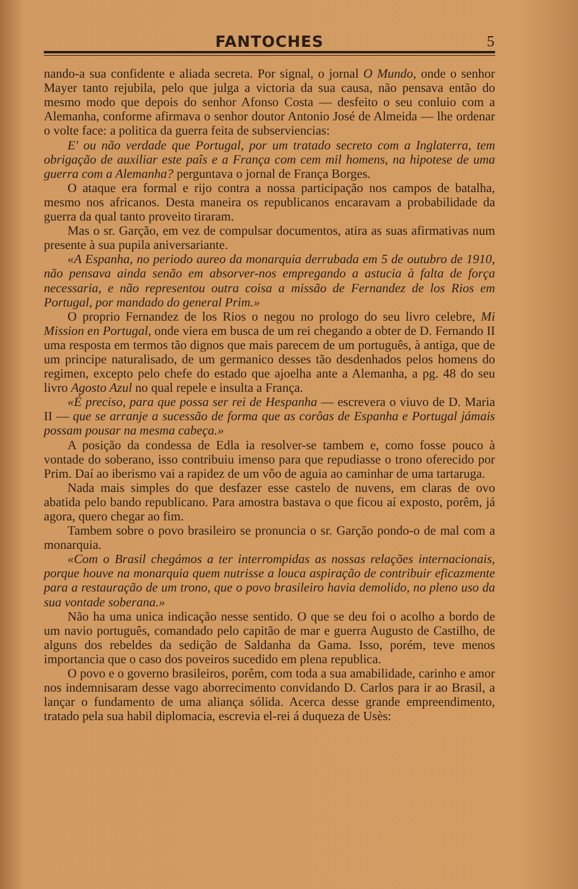FANTOCHES 5
nando-a sua confidente e aliada secreta. Por signal, o jornal O Mundo, onde o senhor Mayer tanto rejubila, pelo que julga a victoria da sua causa, não pensava então do mesmo modo que depois do senhor Afonso Costa — desfeito o seu conluio com a Alemanha, conforme afirmava o senhor doutor Antonio José de Almeida — lhe ordenar o volte face: a politica da guerra feita de subserviencias:
E' ou não verdade que Portugal, por um tratado secreto com a Inglaterra, tem obrigação de auxiliar este paîs e a França com cem mil homens, na hipotese de uma guerra com a Alemanha? perguntava o jornal de França Borges.
O ataque era formal e rijo contra a nossa participação nos campos de batalha, mesmo nos africanos. Desta maneira os republicanos encaravam a probabilidade da guerra da qual tanto proveito tiraram.
Mas o sr. Garção, em vez de compulsar documentos, atira as suas afirmativas num presente à sua pupila aniversariante.
«A Espanha, no periodo aureo da monarquia derrubada em 5 de outubro de 1910, não pensava ainda senão em absorver-nos empregando a astucia à falta de força necessaria, e não representou outra coisa a missão de Fernandez de los Rios em Portugal, por mandado do general Prim.»
O proprio Fernandez de los Rios o negou no prologo do seu livro celebre, Mi Mission en Portugal, onde viera em busca de um rei chegando a obter de D. Fernando II uma resposta em termos tão dignos que mais parecem de um português, à antiga, que de um principe naturalisado, de um germanico desses tão desdenhados pelos homens do regimen, excepto pelo chefe do estado que ajoelha ante a Alemanha, a pg. 48 do seu livro Agosto Azul no qual repele e insulta a França.
«É preciso, para que possa ser rei de Hespanha — escrevera o viuvo de D. Maria II — que se arranje a sucessão de forma que as corôas de Espanha e Portugal jámais possam pousar na mesma cabeça.»
A posição da condessa de Edla ia resolver-se tambem e, como fosse pouco à vontade do soberano, isso contribuiu imenso para que repudiasse o trono oferecido por Prim. Daí ao iberismo vai a rapidez de um vôo de aguia ao caminhar de uma tartaruga.
Nada mais simples do que desfazer esse castelo de nuvens, em claras de ovo abatida pelo bando republicano. Para amostra bastava o que ficou aí exposto, porêm, já agora, quero chegar ao fim.
Tambem sobre o povo brasileiro se pronuncia o sr. Garção pondo-o de mal com a monarquia.
«Com o Brasil chegámos a ter interrompidas as nossas relações internacionais, porque houve na monarquia quem nutrisse a louca aspiração de contribuir eficazmente para a restauração de um trono, que o povo brasileiro havia demolido, no pleno uso da sua vontade soberana.»
Não ha uma unica indicação nesse sentido. O que se deu foi o acolho a bordo de um navio português, comandado pelo capitão de mar e guerra Augusto de Castilho, de alguns dos rebeldes da sedição de Saldanha da Gama. Isso, porém, teve menos importancia que o caso dos poveiros sucedido em plena republica.
O povo e o governo brasileiros, porêm, com toda a sua amabilidade, carinho e amor nos indemnisaram desse vago aborrecimento convidando D. Carlos para ir ao Brasil, a lançar o fundamento de uma aliança sólida. Acerca desse grande empreendimento, tratado pela sua habil diplomacia, escrevia el-rei á duqueza de Usès: